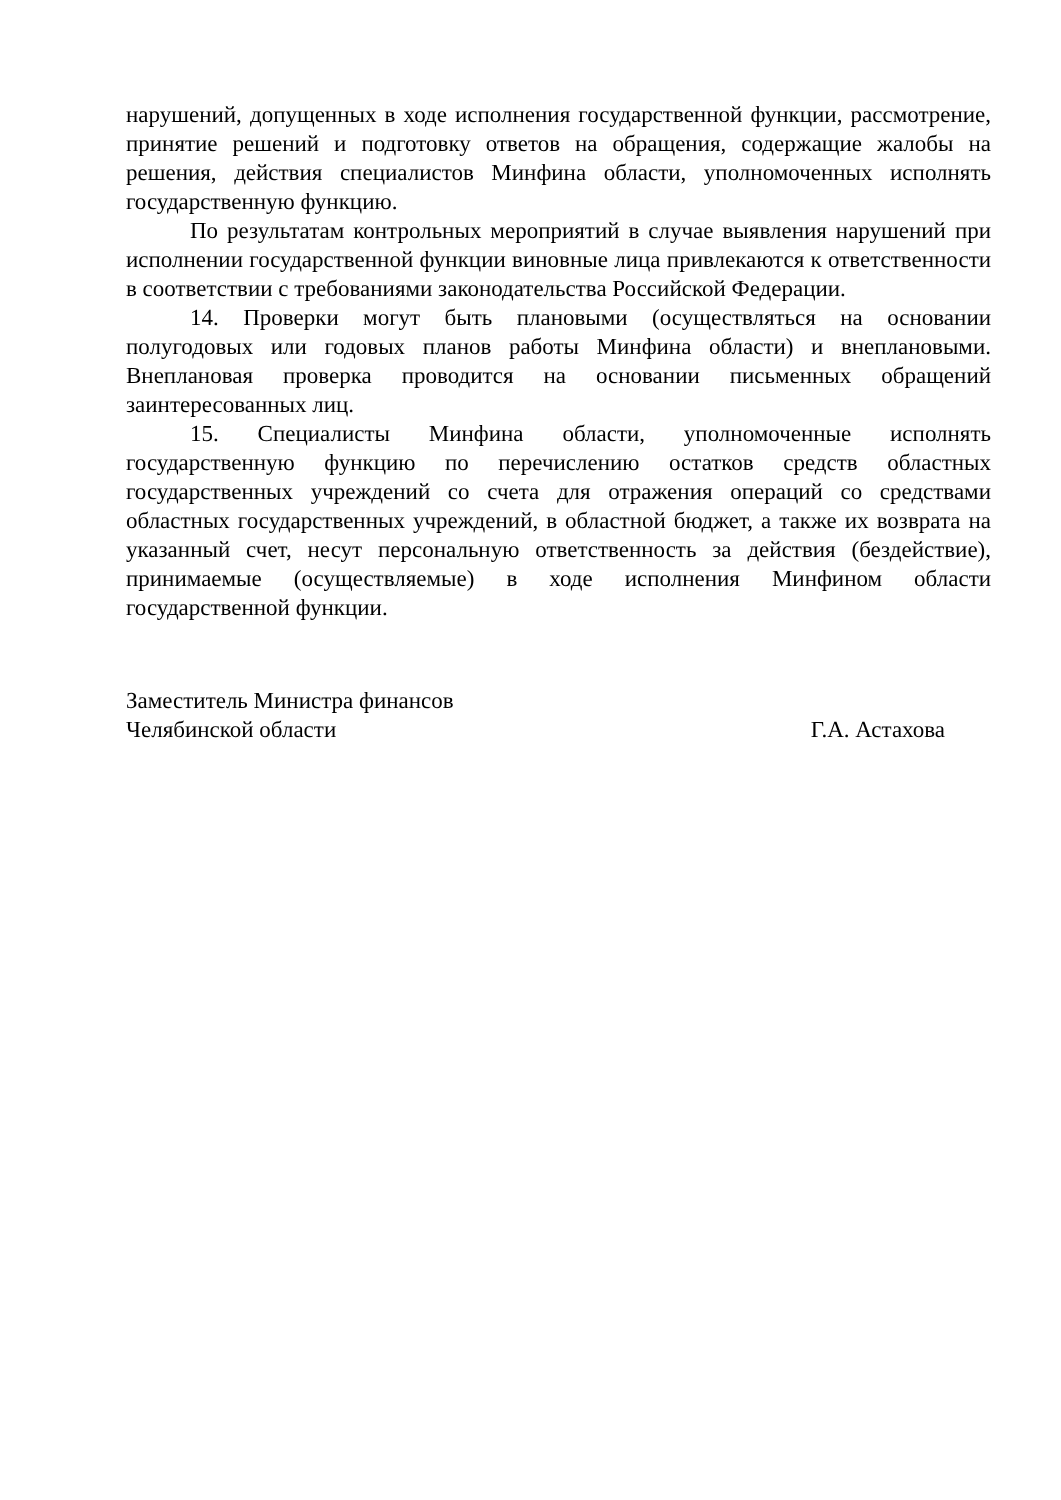нарушений, допущенных в ходе исполнения государственной функции, рассмотрение, принятие решений и подготовку ответов на обращения, содержащие жалобы на решения, действия специалистов Минфина области, уполномоченных исполнять государственную функцию.
По результатам контрольных мероприятий в случае выявления нарушений при исполнении государственной функции виновные лица привлекаются к ответственности в соответствии с требованиями законодательства Российской Федерации.
14. Проверки могут быть плановыми (осуществляться на основании полугодовых или годовых планов работы Минфина области) и внеплановыми. Внеплановая проверка проводится на основании письменных обращений заинтересованных лиц.
15. Специалисты Минфина области, уполномоченные исполнять государственную функцию по перечислению остатков средств областных государственных учреждений со счета для отражения операций со средствами областных государственных учреждений, в областной бюджет, а также их возврата на указанный счет, несут персональную ответственность за действия (бездействие), принимаемые (осуществляемые) в ходе исполнения Минфином области государственной функции.
Заместитель Министра финансов
Челябинской области
Г.А. Астахова